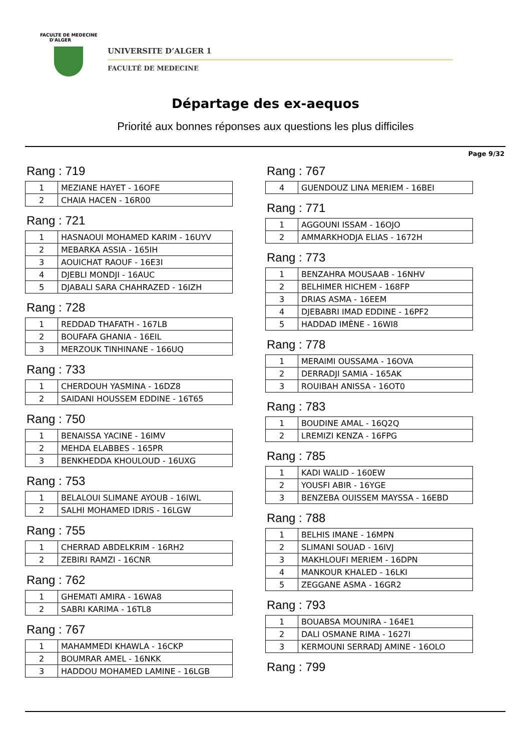FACULTE DE MEDECINE
D'ALGER
UNIVERSITE D’ALGER 1
FACULTÉ DE MEDECINE
Départage des ex-aequos
Priorité aux bonnes réponses aux questions les plus difficiles
Page 9/32
Rang : 719
| 1 | MEZIANE HAYET - 16OFE |
| 2 | CHAIA HACEN - 16R00 |
Rang : 721
| 1 | HASNAOUI MOHAMED KARIM - 16UYV |
| 2 | MEBARKA ASSIA - 165IH |
| 3 | AOUICHAT RAOUF - 16E3I |
| 4 | DJEBLI MONDJI - 16AUC |
| 5 | DJABALI SARA CHAHRAZED - 16IZH |
Rang : 728
| 1 | REDDAD THAFATH - 167LB |
| 2 | BOUFAFA GHANIA - 16EIL |
| 3 | MERZOUK TINHINANE - 166UQ |
Rang : 733
| 1 | CHERDOUH YASMINA - 16DZ8 |
| 2 | SAIDANI HOUSSEM EDDINE - 16T65 |
Rang : 750
| 1 | BENAISSA YACINE - 16IMV |
| 2 | MEHDA ELABBES - 165PR |
| 3 | BENKHEDDA KHOULOUD - 16UXG |
Rang : 753
| 1 | BELALOUI SLIMANE AYOUB - 16IWL |
| 2 | SALHI MOHAMED IDRIS - 16LGW |
Rang : 755
| 1 | CHERRAD ABDELKRIM - 16RH2 |
| 2 | ZEBIRI RAMZI - 16CNR |
Rang : 762
| 1 | GHEMATI AMIRA - 16WA8 |
| 2 | SABRI KARIMA - 16TL8 |
Rang : 767
| 1 | MAHAMMEDI KHAWLA - 16CKP |
| 2 | BOUMRAR AMEL - 16NKK |
| 3 | HADDOU MOHAMED LAMINE - 16LGB |
Rang : 767
| 4 | GUENDOUZ LINA MERIEM - 16BEI |
Rang : 771
| 1 | AGGOUNI ISSAM - 16OJO |
| 2 | AMMARKHODJA ELIAS - 1672H |
Rang : 773
| 1 | BENZAHRA MOUSAAB - 16NHV |
| 2 | BELHIMER HICHEM - 168FP |
| 3 | DRIAS ASMA - 16EEM |
| 4 | DJEBABRI IMAD EDDINE - 16PF2 |
| 5 | HADDAD IMÈNE - 16WI8 |
Rang : 778
| 1 | MERAIMI OUSSAMA - 16OVA |
| 2 | DERRADJI SAMIA - 165AK |
| 3 | ROUIBAH ANISSA - 16OT0 |
Rang : 783
| 1 | BOUDINE AMAL - 16Q2Q |
| 2 | LREMIZI KENZA - 16FPG |
Rang : 785
| 1 | KADI WALID - 160EW |
| 2 | YOUSFI ABIR - 16YGE |
| 3 | BENZEBA OUISSEM MAYSSA - 16EBD |
Rang : 788
| 1 | BELHIS IMANE - 16MPN |
| 2 | SLIMANI SOUAD - 16IVJ |
| 3 | MAKHLOUFI MERIEM - 16DPN |
| 4 | MANKOUR KHALED - 16LKI |
| 5 | ZEGGANE ASMA - 16GR2 |
Rang : 793
| 1 | BOUABSA MOUNIRA - 164E1 |
| 2 | DALI OSMANE RIMA - 1627I |
| 3 | KERMOUNI SERRADJ AMINE - 16OLO |
Rang : 799